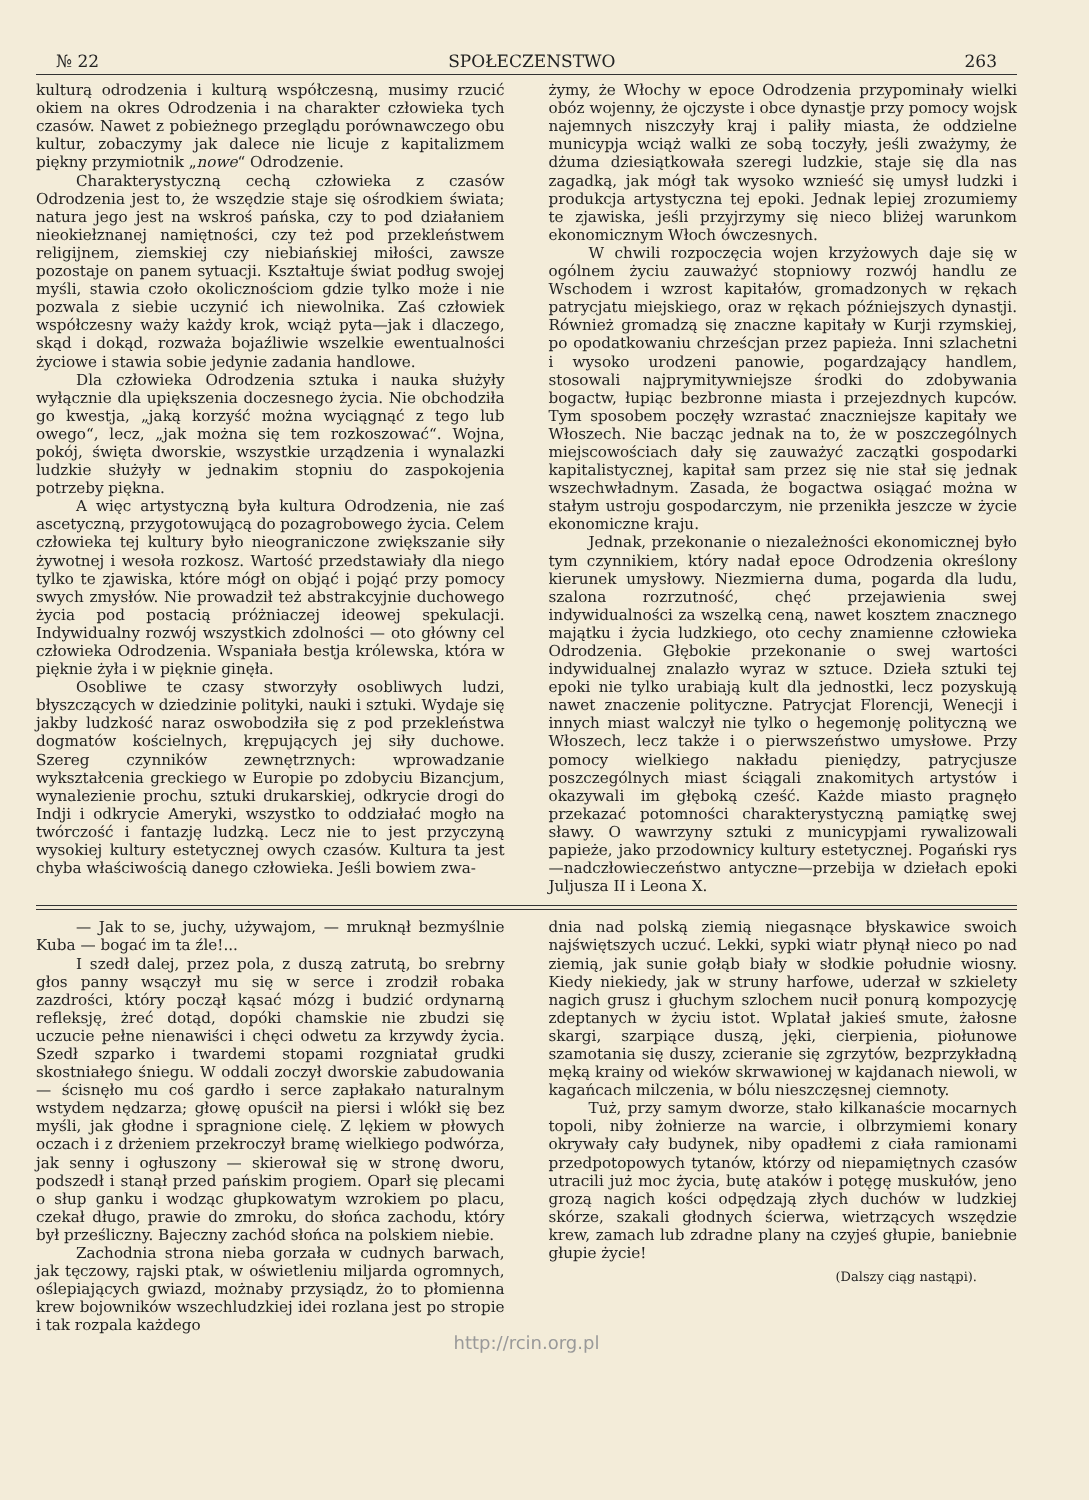№ 22 SPOŁECZENSTWO 263
kulturą odrodzenia i kulturą współczesną, musimy rzucić okiem na okres Odrodzenia i na charakter człowieka tych czasów. Nawet z pobieżnego przeglądu porównawczego obu kultur, zobaczymy jak dalece nie licuje z kapitalizmem piękny przymiotnik „nowe“ Odrodzenie.
Charakterystyczną cechą człowieka z czasów Odrodzenia jest to, że wszędzie staje się ośrodkiem świata; natura jego jest na wskroś pańska, czy to pod działaniem nieokiełznanej namiętności, czy też pod przekleństwem religijnem, ziemskiej czy niebiańskiej miłości, zawsze pozostaje on panem sytuacji. Kształtuje świat podług swojej myśli, stawia czoło okolicznościom gdzie tylko może i nie pozwala z siebie uczynić ich niewolnika. Zaś człowiek współczesny waży każdy krok, wciąż pyta—jak i dlaczego, skąd i dokąd, rozważa bojaźliwie wszelkie ewentualności życiowe i stawia sobie jedynie zadania handlowe.
Dla człowieka Odrodzenia sztuka i nauka służyły wyłącznie dla upiększenia doczesnego życia. Nie obchodziła go kwestja, „jaką korzyść można wyciągnąć z tego lub owego“, lecz, „jak można się tem rozkoszować“. Wojna, pokój, święta dworskie, wszystkie urządzenia i wynalazki ludzkie służyły w jednakim stopniu do zaspokojenia potrzeby piękna.
A więc artystyczną była kultura Odrodzenia, nie zaś ascetyczną, przygotowującą do pozagrobowego życia. Celem człowieka tej kultury było nieograniczone zwiększanie siły żywotnej i wesoła rozkosz. Wartość przedstawiały dla niego tylko te zjawiska, które mógł on objąć i pojąć przy pomocy swych zmysłów. Nie prowadził też abstrakcyjnie duchowego życia pod postacią próżniaczej ideowej spekulacji. Indywidualny rozwój wszystkich zdolności — oto główny cel człowieka Odrodzenia. Wspaniała bestja królewska, która w pięknie żyła i w pięknie ginęła.
Osobliwe te czasy stworzyły osobliwych ludzi, błyszczących w dziedzinie polityki, nauki i sztuki. Wydaje się jakby ludzkość naraz oswobodziła się z pod przekleństwa dogmatów kościelnych, krępujących jej siły duchowe. Szereg czynników zewnętrznych: wprowadzanie wykształcenia greckiego w Europie po zdobyciu Bizancjum, wynalezienie prochu, sztuki drukarskiej, odkrycie drogi do Indji i odkrycie Ameryki, wszystko to oddziałać mogło na twórczość i fantazję ludzką. Lecz nie to jest przyczyną wysokiej kultury estetycznej owych czasów. Kultura ta jest chyba właściwością danego człowieka. Jeśli bowiem zwa-
żymy, że Włochy w epoce Odrodzenia przypominały wielki obóz wojenny, że ojczyste i obce dynastje przy pomocy wojsk najemnych niszczyły kraj i paliły miasta, że oddzielne municypja wciąż walki ze sobą toczyły, jeśli zważymy, że dżuma dziesiątkowała szeregi ludzkie, staje się dla nas zagadką, jak mógł tak wysoko wznieść się umysł ludzki i produkcja artystyczna tej epoki. Jednak lepiej zrozumiemy te zjawiska, jeśli przyjrzymy się nieco bliżej warunkom ekonomicznym Włoch ówczesnych.
W chwili rozpoczęcia wojen krzyżowych daje się w ogólnem życiu zauważyć stopniowy rozwój handlu ze Wschodem i wzrost kapitałów, gromadzonych w rękach patrycjatu miejskiego, oraz w rękach późniejszych dynastji. Również gromadzą się znaczne kapitały w Kurji rzymskiej, po opodatkowaniu chrześcjan przez papieża. Inni szlachetni i wysoko urodzeni panowie, pogardzający handlem, stosowali najprymitywniejsze środki do zdobywania bogactw, łupiąc bezbronne miasta i przejezdnych kupców. Tym sposobem poczęły wzrastać znaczniejsze kapitały we Włoszech. Nie bacząc jednak na to, że w poszczególnych miejscowościach dały się zauważyć zaczątki gospodarki kapitalistycznej, kapitał sam przez się nie stał się jednak wszechwładnym. Zasada, że bogactwa osiągać można w stałym ustroju gospodarczym, nie przenikła jeszcze w życie ekonomiczne kraju.
Jednak, przekonanie o niezależności ekonomicznej było tym czynnikiem, który nadał epoce Odrodzenia określony kierunek umysłowy. Niezmierna duma, pogarda dla ludu, szalona rozrzutność, chęć przejawienia swej indywidualności za wszelką ceną, nawet kosztem znacznego majątku i życia ludzkiego, oto cechy znamienne człowieka Odrodzenia. Głębokie przekonanie o swej wartości indywidualnej znalazło wyraz w sztuce. Dzieła sztuki tej epoki nie tylko urabiają kult dla jednostki, lecz pozyskują nawet znaczenie polityczne. Patrycjat Florencji, Wenecji i innych miast walczył nie tylko o hegemonję polityczną we Włoszech, lecz także i o pierwszeństwo umysłowe. Przy pomocy wielkiego nakładu pieniędzy, patrycjusze poszczególnych miast ściągali znakomitych artystów i okazywali im głęboką cześć. Każde miasto pragnęło przekazać potomności charakterystyczną pamiątkę swej sławy. O wawrzyny sztuki z municypjami rywalizowali papieże, jako przodownicy kultury estetycznej. Pogański rys—nadczłowieczeństwo antyczne—przebija w dziełach epoki Juljusza II i Leona X.
— Jak to se, juchy, używajom, — mruknął bezmyślnie Kuba — bogać im ta źle!...
I szedł dalej, przez pola, z duszą zatrutą, bo srebrny głos panny wsączył mu się w serce i zrodził robaka zazdrości, który począł kąsać mózg i budzić ordynarną refleksję, żreć dotąd, dopóki chamskie nie zbudzi się uczucie pełne nienawiści i chęci odwetu za krzywdy życia. Szedł szparko i twardemi stopami rozgniatał grudki skostniałego śniegu. W oddali zoczył dworskie zabudowania — ścisnęło mu coś gardło i serce zapłakało naturalnym wstydem nędzarza; głowę opuścił na piersi i wlókł się bez myśli, jak głodne i spragnione cielę. Z lękiem w płowych oczach i z drżeniem przekroczył bramę wielkiego podwórza, jak senny i ogłuszony — skierował się w stronę dworu, podszedł i stanął przed pańskim progiem. Oparł się plecami o słup ganku i wodząc głupkowatym wzrokiem po placu, czekał długo, prawie do zmroku, do słońca zachodu, który był prześliczny. Bajeczny zachód słońca na polskiem niebie.
Zachodnia strona nieba gorzała w cudnych barwach, jak tęczowy, rajski ptak, w oświetleniu miljarda ogromnych, oślepiających gwiazd, możnaby przysiądz, żo to płomienna krew bojowników wszechludzkiej idei rozlana jest po stropie i tak rozpala każdego
dnia nad polską ziemią niegasnące błyskawice swoich najświętszych uczuć. Lekki, sypki wiatr płynął nieco po nad ziemią, jak sunie gołąb biały w słodkie południe wiosny. Kiedy niekiedy, jak w struny harfowe, uderzał w szkielety nagich grusz i głuchym szlochem nucił ponurą kompozycję zdeptanych w życiu istot. Wplatał jakieś smute, żałosne skargi, szarpiące duszą, jęki, cierpienia, piołunowe szamotania się duszy, zcieranie się zgrzytów, bezprzykładną męką krainy od wieków skrwawionej w kajdanach niewoli, w kagańcach milczenia, w bólu nieszczęsnej ciemnoty.
Tuż, przy samym dworze, stało kilkanaście mocarnych topoli, niby żołnierze na warcie, i olbrzymiemi konary okrywały cały budynek, niby opadłemi z ciała ramionami przedpotopowych tytanów, którzy od niepamiętnych czasów utracili już moc życia, butę ataków i potęgę muskułów, jeno grozą nagich kości odpędzają złych duchów w ludzkiej skórze, szakali głodnych ścierwa, wietrzących wszędzie krew, zamach lub zdradne plany na czyjeś głupie, baniebnie głupie życie!
(Dalszy ciąg nastąpi).
http://rcin.org.pl